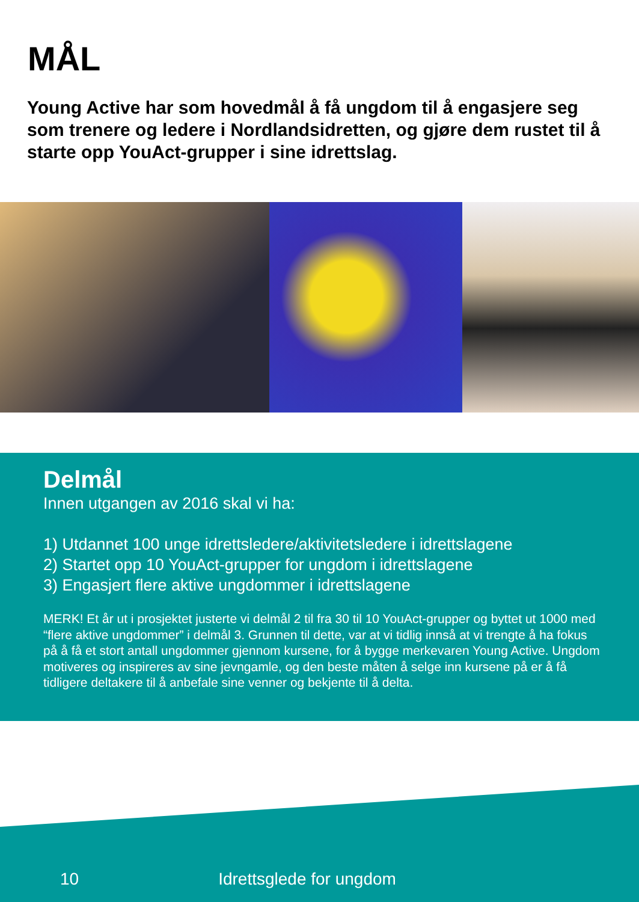MÅL
Young Active har som hovedmål å få ungdom til å engasjere seg som trenere og ledere i Nordlandsidretten, og gjøre dem rustet til å starte opp YouAct-grupper i sine idrettslag.
Delmål
Innen utgangen av 2016 skal vi ha:
1) Utdannet 100 unge idrettsledere/aktivitetsledere i idrettslagene
2) Startet opp 10 YouAct-grupper for ungdom i idrettslagene
3) Engasjert flere aktive ungdommer i idrettslagene
MERK! Et år ut i prosjektet justerte vi delmål 2 til fra 30 til 10 YouAct-grupper og byttet ut 1000 med “flere aktive ungdommer” i delmål 3. Grunnen til dette, var at vi tidlig innså at vi trengte å ha fokus på å få et stort antall ungdommer gjennom kursene, for å bygge merkevaren Young Active. Ungdom motiveres og inspireres av sine jevngamle, og den beste måten å selge inn kursene på er å få tidligere deltakere til å anbefale sine venner og bekjente til å delta.
10 Idrettsglede for ungdom